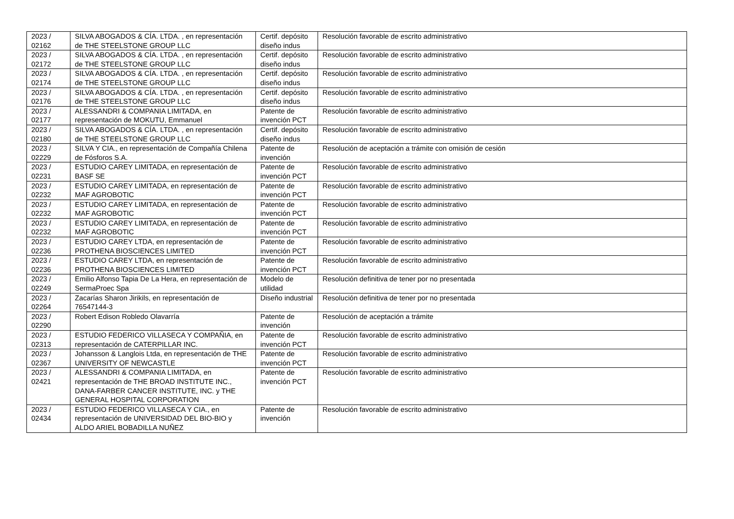| 2023 / 02162 | SILVA ABOGADOS & CÍA. LTDA. , en representación de THE STEELSTONE GROUP LLC | Certif. depósito diseño indus | Resolución favorable de escrito administrativo |
| 2023 / 02172 | SILVA ABOGADOS & CÍA. LTDA. , en representación de THE STEELSTONE GROUP LLC | Certif. depósito diseño indus | Resolución favorable de escrito administrativo |
| 2023 / 02174 | SILVA ABOGADOS & CÍA. LTDA. , en representación de THE STEELSTONE GROUP LLC | Certif. depósito diseño indus | Resolución favorable de escrito administrativo |
| 2023 / 02176 | SILVA ABOGADOS & CÍA. LTDA. , en representación de THE STEELSTONE GROUP LLC | Certif. depósito diseño indus | Resolución favorable de escrito administrativo |
| 2023 / 02177 | ALESSANDRI & COMPANIA LIMITADA, en representación de MOKUTU, Emmanuel | Patente de invención PCT | Resolución favorable de escrito administrativo |
| 2023 / 02180 | SILVA ABOGADOS & CÍA. LTDA. , en representación de THE STEELSTONE GROUP LLC | Certif. depósito diseño indus | Resolución favorable de escrito administrativo |
| 2023 / 02229 | SILVA Y CIA., en representación de Compañía Chilena de Fósforos S.A. | Patente de invención | Resolución de aceptación a trámite con omisión de cesión |
| 2023 / 02231 | ESTUDIO CAREY LIMITADA, en representación de BASF SE | Patente de invención PCT | Resolución favorable de escrito administrativo |
| 2023 / 02232 | ESTUDIO CAREY LIMITADA, en representación de MAF AGROBOTIC | Patente de invención PCT | Resolución favorable de escrito administrativo |
| 2023 / 02232 | ESTUDIO CAREY LIMITADA, en representación de MAF AGROBOTIC | Patente de invención PCT | Resolución favorable de escrito administrativo |
| 2023 / 02232 | ESTUDIO CAREY LIMITADA, en representación de MAF AGROBOTIC | Patente de invención PCT | Resolución favorable de escrito administrativo |
| 2023 / 02236 | ESTUDIO CAREY LTDA, en representación de PROTHENA BIOSCIENCES LIMITED | Patente de invención PCT | Resolución favorable de escrito administrativo |
| 2023 / 02236 | ESTUDIO CAREY LTDA, en representación de PROTHENA BIOSCIENCES LIMITED | Patente de invención PCT | Resolución favorable de escrito administrativo |
| 2023 / 02249 | Emilio Alfonso Tapia De La Hera, en representación de SermaProec Spa | Modelo de utilidad | Resolución definitiva de tener por no presentada |
| 2023 / 02264 | Zacarías Sharon Jirikils, en representación de 76547144-3 | Diseño industrial | Resolución definitiva de tener por no presentada |
| 2023 / 02290 | Robert Edison Robledo Olavarría | Patente de invención | Resolución de aceptación a trámite |
| 2023 / 02313 | ESTUDIO FEDERICO VILLASECA Y COMPAÑIA, en representación de CATERPILLAR INC. | Patente de invención PCT | Resolución favorable de escrito administrativo |
| 2023 / 02367 | Johansson & Langlois Ltda, en representación de THE UNIVERSITY OF NEWCASTLE | Patente de invención PCT | Resolución favorable de escrito administrativo |
| 2023 / 02421 | ALESSANDRI & COMPANIA LIMITADA, en representación de THE BROAD INSTITUTE INC., DANA-FARBER CANCER INSTITUTE, INC. y THE GENERAL HOSPITAL CORPORATION | Patente de invención PCT | Resolución favorable de escrito administrativo |
| 2023 / 02434 | ESTUDIO FEDERICO VILLASECA Y CIA., en representación de UNIVERSIDAD DEL BIO-BIO y ALDO ARIEL BOBADILLA NUÑEZ | Patente de invención | Resolución favorable de escrito administrativo |